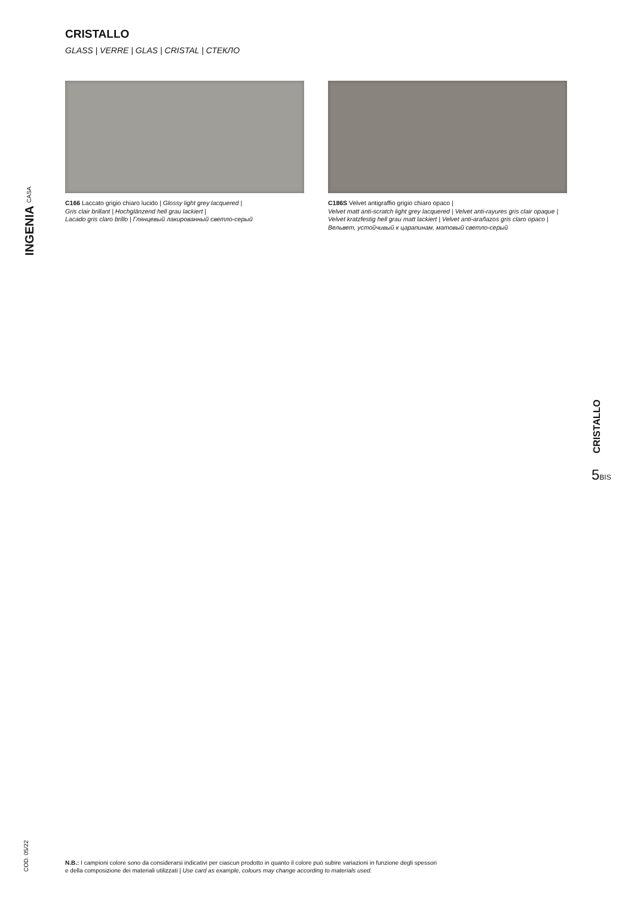CRISTALLO
GLASS | VERRE | GLAS | CRISTAL | СТЕКЛО
INGENIA CASA
C166 Laccato grigio chiaro lucido | Glossy light grey lacquered |
Gris clair brillant | Hochglänzend hell grau lackiert |
Lacado gris claro brillo | Глянцевый лакированный светло-серый
C186S Velvet antigraffio grigio chiaro opaco |
Velvet matt anti-scratch light grey lacquered | Velvet anti-rayures gris clair opaque |
Velvet kratzfestig hell grau matt lackiert | Velvet anti-arañazos gris claro opaco |
Вельвет, устойчивый к царапинам, матовый светло-серый
CRISTALLO
5BIS
COD. 05/22
N.B.: I campioni colore sono da considerarsi indicativi per ciascun prodotto in quanto il colore può subire variazioni in funzione degli spessori
e della composizione dei materiali utilizzati | Use card as example, colours may change according to materials used.